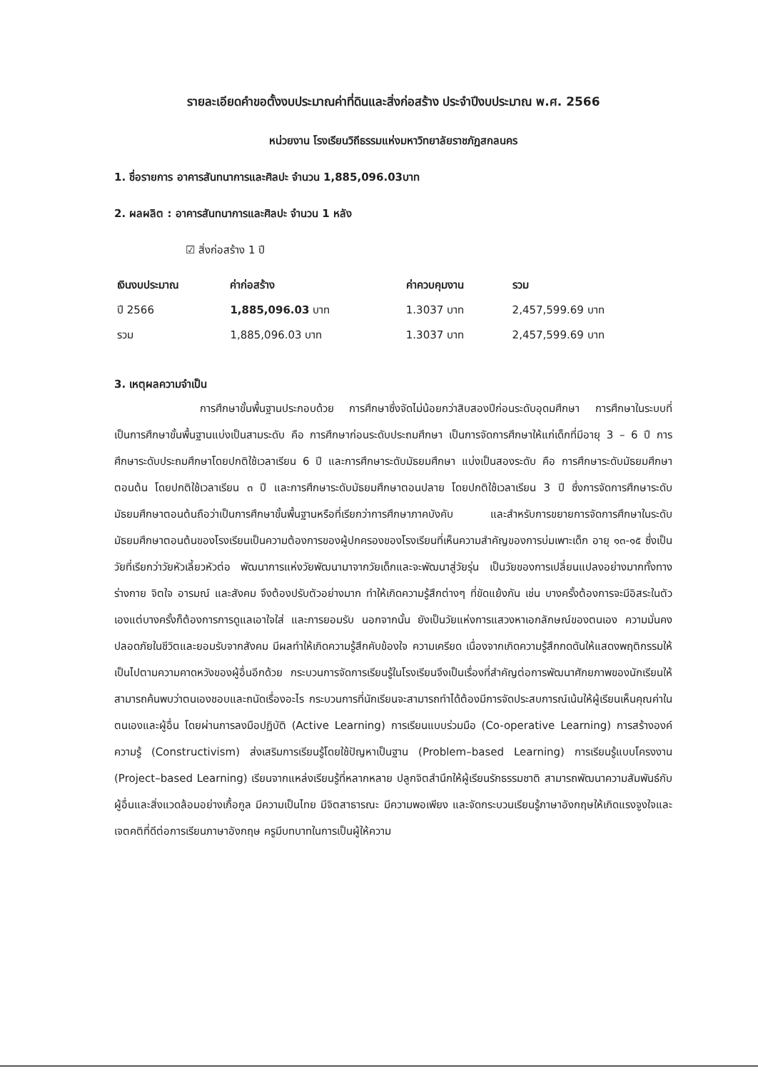รายละเอียดคำขอตั้งงบประมาณค่าที่ดินและสิ่งก่อสร้าง ประจำปีงบประมาณ พ.ศ. 2566
หน่วยงาน โรงเรียนวิถีธรรมแห่งมหาวิทยาลัยราชภัฏสกลนคร
1. ชื่อรายการ อาคารสันทนาการและศิลปะ จำนวน 1,885,096.03บาท
2. ผลผลิต : อาคารสันทนาการและศิลปะ จำนวน 1 หลัง
☑ สิ่งก่อสร้าง 1 ปี
| เงินงบประมาณ | ค่าก่อสร้าง | ค่าควบคุมงาน | รวม |
| --- | --- | --- | --- |
| ปี 2566 | 1,885,096.03 บาท | 1.3037 บาท | 2,457,599.69 บาท |
| รวม | 1,885,096.03 บาท | 1.3037 บาท | 2,457,599.69 บาท |
3. เหตุผลความจำเป็น
การศึกษาขั้นพื้นฐานประกอบด้วย การศึกษาซึ่งจัดไม่น้อยกว่าสิบสองปีก่อนระดับอุดมศึกษา การศึกษาในระบบที่เป็นการศึกษาขั้นพื้นฐานแบ่งเป็นสามระดับ คือ การศึกษาก่อนระดับประถมศึกษา เป็นการจัดการศึกษาให้แก่เด็กที่มีอายุ 3 – 6 ปี การศึกษาระดับประถมศึกษาโดยปกติใช้เวลาเรียน 6 ปี และการศึกษาระดับมัธยมศึกษา แบ่งเป็นสองระดับ คือ การศึกษาระดับมัธยมศึกษาตอนต้น โดยปกติใช้เวลาเรียน ๓ ปี และการศึกษาระดับมัธยมศึกษาตอนปลาย โดยปกติใช้เวลาเรียน 3 ปี ซึ่งการจัดการศึกษาระดับมัธยมศึกษาตอนต้นถือว่าเป็นการศึกษาขั้นพื้นฐานหรือที่เรียกว่าการศึกษาภาคบังคับ และสำหรับการขยายการจัดการศึกษาในระดับมัธยมศึกษาตอนต้นของโรงเรียนเป็นความต้องการของผู้ปกครองของโรงเรียนที่เห็นความสำคัญของการบ่มเพาะเด็ก อายุ ๑๓-๑๕ ซึ่งเป็นวัยที่เรียกว่าวัยหัวเลี้ยวหัวต่อ พัฒนาการแห่งวัยพัฒนามาจากวัยเด็กและจะพัฒนาสู่วัยรุ่น เป็นวัยของการเปลี่ยนแปลงอย่างมากทั้งทางร่างกาย จิตใจ อารมณ์ และสังคม จึงต้องปรับตัวอย่างมาก ทำให้เกิดความรู้สึกต่างๆ ที่ขัดแย้งกัน เช่น บางครั้งต้องการจะมีอิสระในตัวเองแต่บางครั้งก็ต้องการการดูแลเอาใจใส่ และการยอมรับ นอกจากนั้น ยังเป็นวัยแห่งการแสวงหาเอกลักษณ์ของตนเอง ความมั่นคงปลอดภัยในชีวิตและยอมรับจากสังคม มีผลทำให้เกิดความรู้สึกคับข้องใจ ความเครียด เนื่องจากเกิดความรู้สึกกดดันให้แสดงพฤติกรรมให้เป็นไปตามความคาดหวังของผู้อื่นอีกด้วย กระบวนการจัดการเรียนรู้ในโรงเรียนจึงเป็นเรื่องที่สำคัญต่อการพัฒนาศักยภาพของนักเรียนให้สามารถค้นพบว่าตนเองชอบและถนัดเรื่องอะไร กระบวนการที่นักเรียนจะสามารถทำได้ต้องมีการจัดประสบการณ์เน้นให้ผู้เรียนเห็นคุณค่าในตนเองและผู้อื่น โดยผ่านการลงมือปฏิบัติ (Active Learning) การเรียนแบบร่วมมือ (Co-operative Learning) การสร้างองค์ความรู้ (Constructivism) ส่งเสริมการเรียนรู้โดยใช้ปัญหาเป็นฐาน (Problem–based Learning) การเรียนรู้แบบโครงงาน (Project–based Learning) เรียนจากแหล่งเรียนรู้ที่หลากหลาย ปลูกจิตสำนึกให้ผู้เรียนรักธรรมชาติ สามารถพัฒนาความสัมพันธ์กับผู้อื่นและสิ่งแวดล้อมอย่างเกื้อกูล มีความเป็นไทย มีจิตสาธารณะ มีความพอเพียง และจัดกระบวนเรียนรู้ภาษาอังกฤษให้เกิดแรงจูงใจและเจตคติที่ดีต่อการเรียนภาษาอังกฤษ ครูมีบทบาทในการเป็นผู้ให้ความ